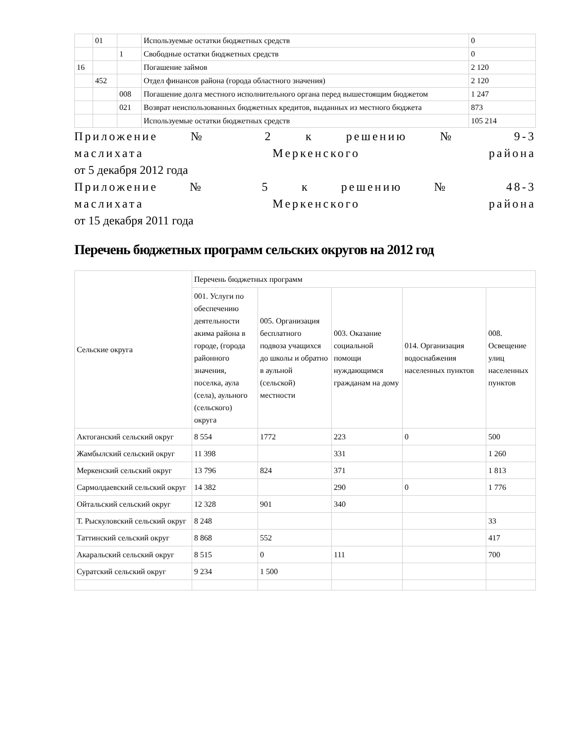| | 01 | | Используемые остатки бюджетных средств | 0 |
| | | 1 | Свободные остатки бюджетных средств | 0 |
| 16 | | | Погашение займов | 2 120 |
| | 452 | | Отдел финансов района (города областного значения) | 2 120 |
| | | 008 | Погашение долга местного исполнительного органа перед вышестоящим бюджетом | 1 247 |
| | | 021 | Возврат неиспользованных бюджетных кредитов, выданных из местного бюджета | 873 |
| | | | Используемые остатки бюджетных средств | 105 214 |
Приложение № 2 к решению № 9-3
маслихата Меркенского района
от 5 декабря 2012 года
Приложение № 5 к решению № 48-3
маслихата Меркенского района
от 15 декабря 2011 года
Перечень бюджетных программ сельских округов на 2012 год
| Сельские округа | Перечень бюджетных программ | | | | |
| | 001. Услуги по обеспечению деятельности акима района в городе, (города районного значения, поселка, аула (села), аульного (сельского) округа | 005. Организация бесплатного подвоза учащихся до школы и обратно в аульной (сельской) местности | 003. Оказание социальной помощи нуждающимся гражданам на дому | 014. Организация водоснабжения населенных пунктов | 008. Освещение улиц населенных пунктов |
| Актоганский сельский округ | 8 554 | 1772 | 223 | 0 | 500 |
| Жамбылский сельский округ | 11 398 | | 331 | | 1 260 |
| Меркенский сельский округ | 13 796 | 824 | 371 | | 1 813 |
| Сармолдаевский сельский округ | 14 382 | | 290 | 0 | 1 776 |
| Ойтальский сельский округ | 12 328 | 901 | 340 | | |
| Т. Рыскуловский сельский округ | 8 248 | | | | 33 |
| Таттинский сельский округ | 8 868 | 552 | | | 417 |
| Акаральский сельский округ | 8 515 | 0 | 111 | | 700 |
| Суратский сельский округ | 9 234 | 1 500 | | | |